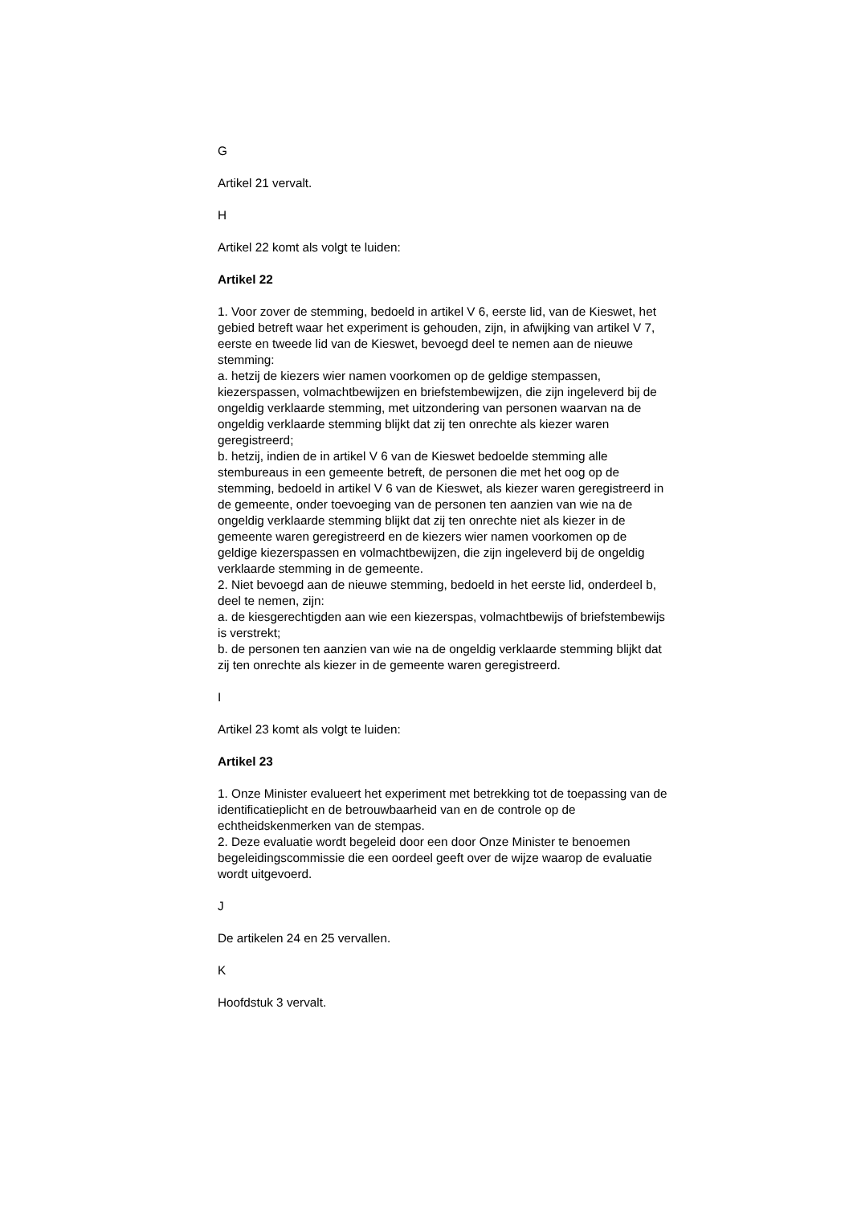G
Artikel 21 vervalt.
H
Artikel 22 komt als volgt te luiden:
Artikel 22
1. Voor zover de stemming, bedoeld in artikel V 6, eerste lid, van de Kieswet, het gebied betreft waar het experiment is gehouden, zijn, in afwijking van artikel V 7, eerste en tweede lid van de Kieswet, bevoegd deel te nemen aan de nieuwe stemming:
a. hetzij de kiezers wier namen voorkomen op de geldige stempassen, kiezerspassen, volmachtbewijzen en briefstembewijzen, die zijn ingeleverd bij de ongeldig verklaarde stemming, met uitzondering van personen waarvan na de ongeldig verklaarde stemming blijkt dat zij ten onrechte als kiezer waren geregistreerd;
b. hetzij, indien de in artikel V 6 van de Kieswet bedoelde stemming alle stembureaus in een gemeente betreft, de personen die met het oog op de stemming, bedoeld in artikel V 6 van de Kieswet, als kiezer waren geregistreerd in de gemeente, onder toevoeging van de personen ten aanzien van wie na de ongeldig verklaarde stemming blijkt dat zij ten onrechte niet als kiezer in de gemeente waren geregistreerd en de kiezers wier namen voorkomen op de geldige kiezerspassen en volmachtbewijzen, die zijn ingeleverd bij de ongeldig verklaarde stemming in de gemeente.
2. Niet bevoegd aan de nieuwe stemming, bedoeld in het eerste lid, onderdeel b, deel te nemen, zijn:
a. de kiesgerechtigden aan wie een kiezerspas, volmachtbewijs of briefstembewijs is verstrekt;
b. de personen ten aanzien van wie na de ongeldig verklaarde stemming blijkt dat zij ten onrechte als kiezer in de gemeente waren geregistreerd.
I
Artikel 23 komt als volgt te luiden:
Artikel 23
1. Onze Minister evalueert het experiment met betrekking tot de toepassing van de identificatieplicht en de betrouwbaarheid van en de controle op de echtheidskenmerken van de stempas.
2. Deze evaluatie wordt begeleid door een door Onze Minister te benoemen begeleidingscommissie die een oordeel geeft over de wijze waarop de evaluatie wordt uitgevoerd.
J
De artikelen 24 en 25 vervallen.
K
Hoofdstuk 3 vervalt.